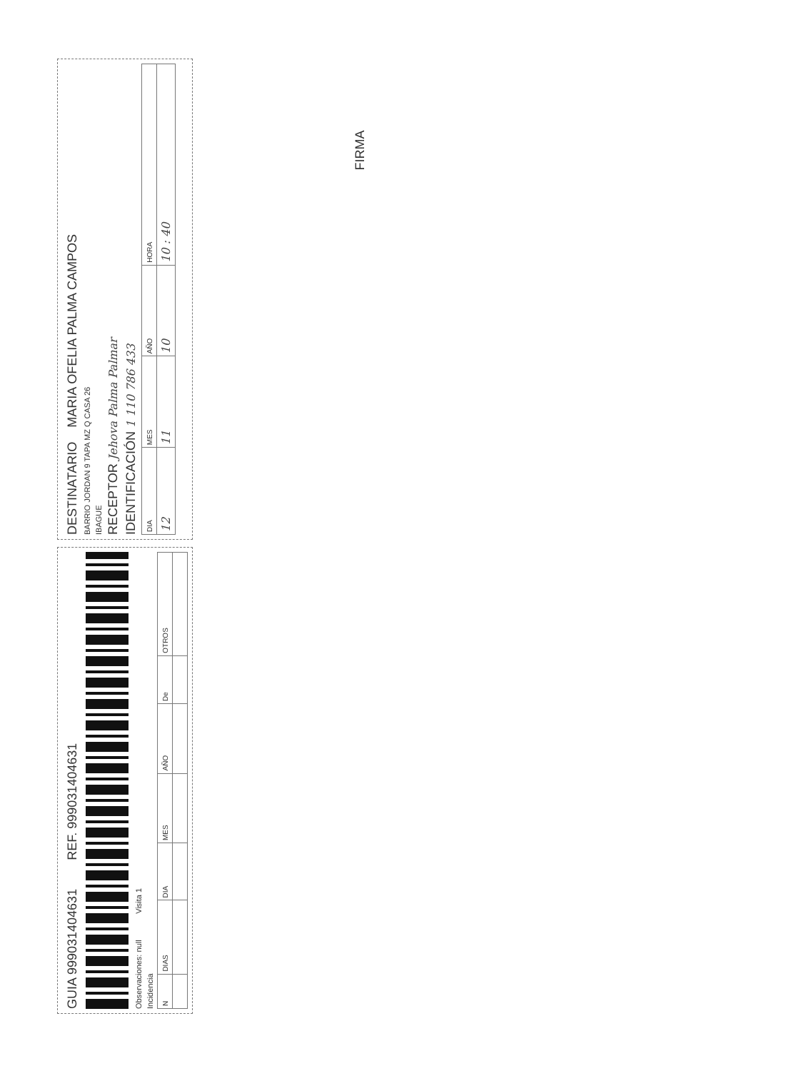GUIA 999031404631 REF. 999031404631
Observaciones: null Visita 1
Incidencia
| N | DIAS | DIA | MES | AÑO | De | OTROS |
DESTINATARIO MARIA OFELIA PALMA CAMPOS
BARRIO JORDAN 9 TAPA MZ Q CASA 26
IBAGUE
RECEPTOR Jehova Palma Palmar
IDENTIFICACIÓN 1 110 786 433
| DIA | MES | AÑO | HORA |
| 12 | 11 | 10 | 10 : 40 |
FIRMA